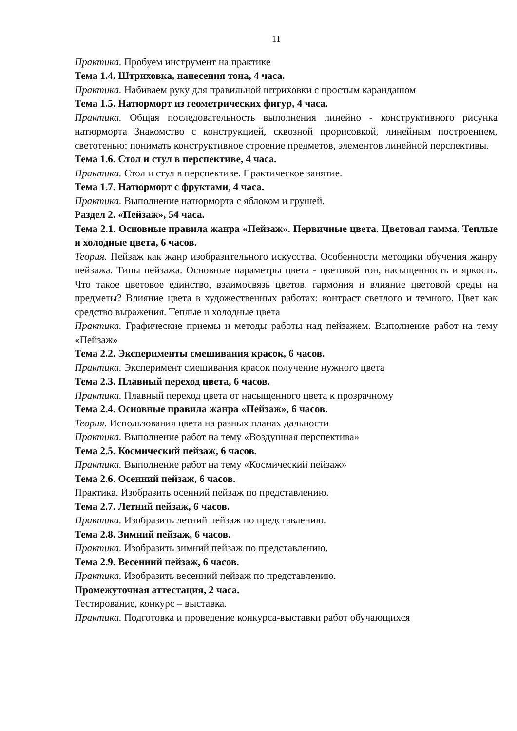11
Практика. Пробуем инструмент на практике
Тема 1.4. Штриховка, нанесения тона, 4 часа.
Практика. Набиваем руку для правильной штриховки с простым карандашом
Тема 1.5. Натюрморт из геометрических фигур, 4 часа.
Практика. Общая последовательность выполнения линейно - конструктивного рисунка натюрморта Знакомство с конструкцией, сквозной прорисовкой, линейным построением, светотенью; понимать конструктивное строение предметов, элементов линейной перспективы.
Тема 1.6. Стол и стул в перспективе, 4 часа.
Практика. Стол и стул в перспективе. Практическое занятие.
Тема 1.7. Натюрморт с фруктами, 4 часа.
Практика. Выполнение натюрморта с яблоком и грушей.
Раздел 2. «Пейзаж», 54 часа.
Тема 2.1. Основные правила жанра «Пейзаж». Первичные цвета. Цветовая гамма. Теплые и холодные цвета, 6 часов.
Теория. Пейзаж как жанр изобразительного искусства. Особенности методики обучения жанру пейзажа. Типы пейзажа. Основные параметры цвета - цветовой тон, насыщенность и яркость. Что такое цветовое единство, взаимосвязь цветов, гармония и влияние цветовой среды на предметы? Влияние цвета в художественных работах: контраст светлого и темного. Цвет как средство выражения. Теплые и холодные цвета
Практика. Графические приемы и методы работы над пейзажем. Выполнение работ на тему «Пейзаж»
Тема 2.2. Эксперименты смешивания красок, 6 часов.
Практика. Эксперимент смешивания красок получение нужного цвета
Тема 2.3. Плавный переход цвета, 6 часов.
Практика. Плавный переход цвета от насыщенного цвета к прозрачному
Тема 2.4. Основные правила жанра «Пейзаж», 6 часов.
Теория. Использования цвета на разных планах дальности
Практика. Выполнение работ на тему «Воздушная перспектива»
Тема 2.5. Космический пейзаж, 6 часов.
Практика. Выполнение работ на тему «Космический пейзаж»
Тема 2.6. Осенний пейзаж, 6 часов.
Практика. Изобразить осенний пейзаж по представлению.
Тема 2.7. Летний пейзаж, 6 часов.
Практика. Изобразить летний пейзаж по представлению.
Тема 2.8. Зимний пейзаж, 6 часов.
Практика. Изобразить зимний пейзаж по представлению.
Тема 2.9. Весенний пейзаж, 6 часов.
Практика. Изобразить весенний пейзаж по представлению.
Промежуточная аттестация, 2 часа.
Тестирование, конкурс – выставка.
Практика. Подготовка и проведение конкурса-выставки работ обучающихся